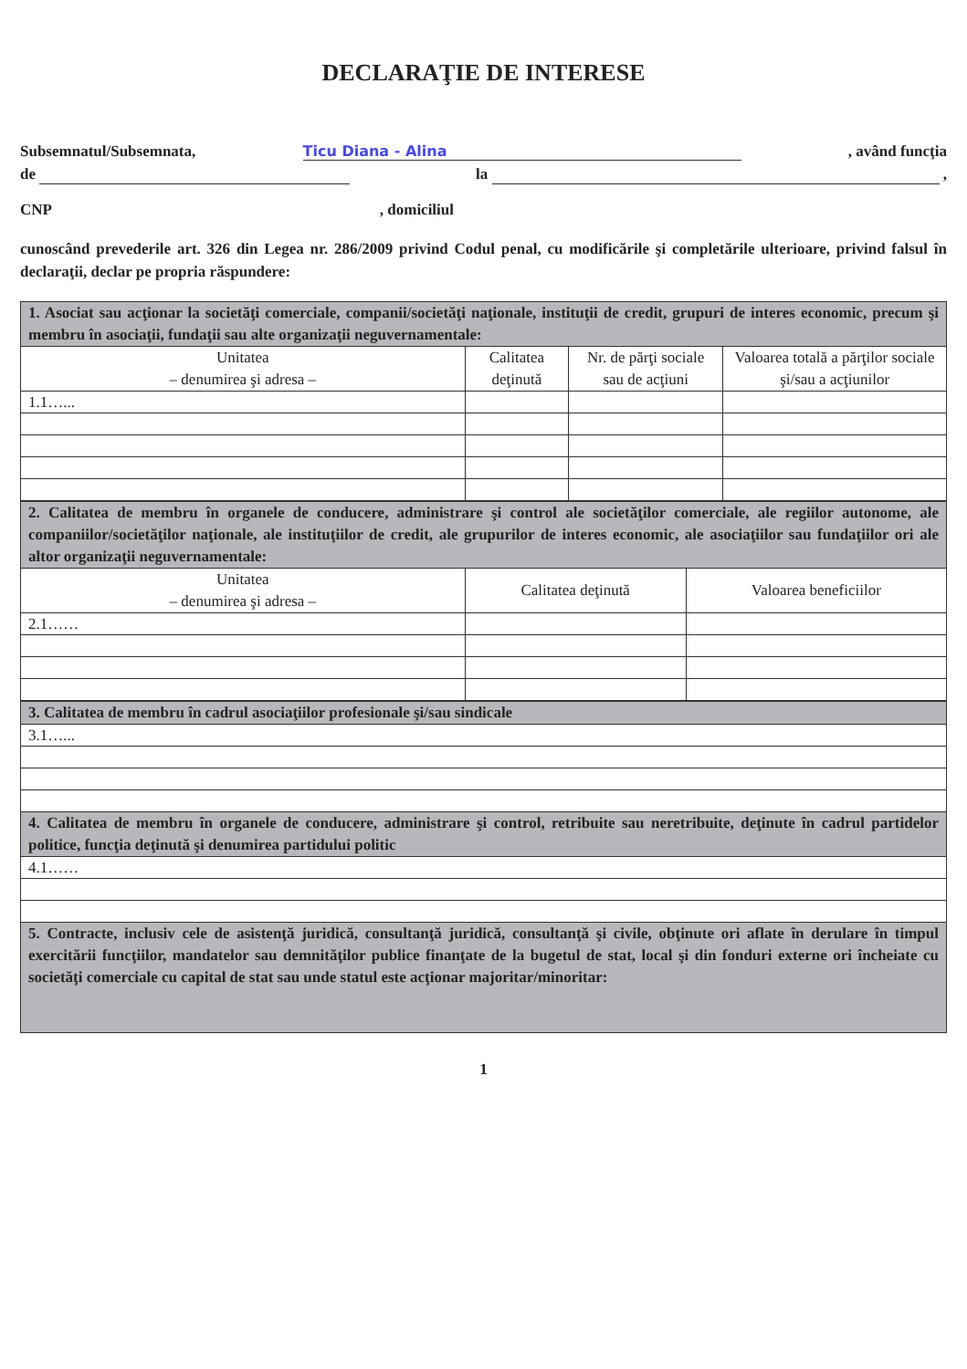DECLARAŢIE DE INTERESE
Subsemnatul/Subsemnata, Ticu Diana - Alina, având funcţia
de la ,
CNP, domiciliul
cunoscând prevederile art. 326 din Legea nr. 286/2009 privind Codul penal, cu modificările şi completările ulterioare, privind falsul în declaraţii, declar pe propria răspundere:
| 1. Asociat sau acţionar la societăţi comerciale, companii/societăţi naţionale, instituţii de credit, grupuri de interes economic, precum şi membru în asociaţii, fundaţii sau alte organizaţii neguvernamentale: | | | |
| Unitatea – denumirea şi adresa – | Calitatea deţinută | Nr. de părţi sociale sau de acţiuni | Valoarea totală a părţilor sociale şi/sau a acţiunilor |
| 1.1…... | | | |
| 2. Calitatea de membru în organele de conducere, administrare şi control ale societăţilor comerciale, ale regiilor autonome, ale companiilor/societăţilor naţionale, ale instituţiilor de credit, ale grupurilor de interes economic, ale asociaţiilor sau fundaţiilor ori ale altor organizaţii neguvernamentale: | | |
| Unitatea – denumirea şi adresa – | Calitatea deţinută | Valoarea beneficiilor |
| 2.1…… | | |
| 3. Calitatea de membru în cadrul asociaţiilor profesionale şi/sau sindicale |
| 3.1…... |
| 4. Calitatea de membru în organele de conducere, administrare şi control, retribuite sau neretribuite, deţinute în cadrul partidelor politice, funcţia deţinută şi denumirea partidului politic |
| 4.1…… |
| 5. Contracte, inclusiv cele de asistenţă juridică, consultanţă juridică, consultanţă şi civile, obţinute ori aflate în derulare în timpul exercitării funcţiilor, mandatelor sau demnităţilor publice finanţate de la bugetul de stat, local şi din fonduri externe ori încheiate cu societăţi comerciale cu capital de stat sau unde statul este acţionar majoritar/minoritar: |
1